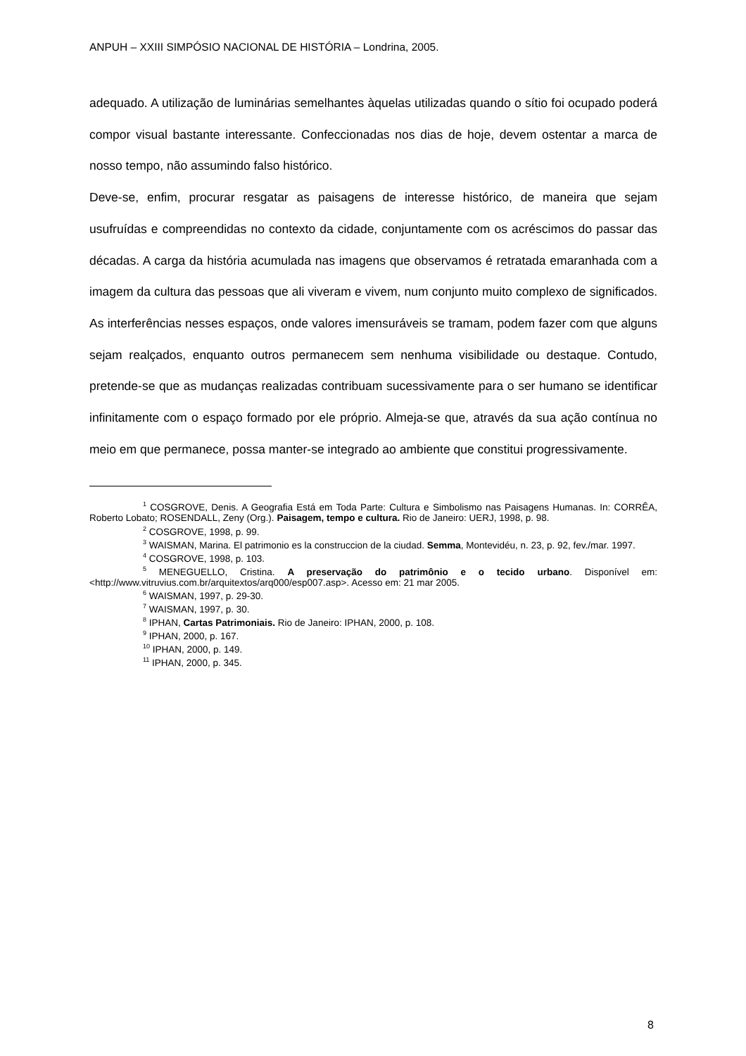ANPUH – XXIII SIMPÓSIO NACIONAL DE HISTÓRIA – Londrina, 2005.
adequado. A utilização de luminárias semelhantes àquelas utilizadas quando o sítio foi ocupado poderá compor visual bastante interessante. Confeccionadas nos dias de hoje, devem ostentar a marca de nosso tempo, não assumindo falso histórico.
Deve-se, enfim, procurar resgatar as paisagens de interesse histórico, de maneira que sejam usufruídas e compreendidas no contexto da cidade, conjuntamente com os acréscimos do passar das décadas. A carga da história acumulada nas imagens que observamos é retratada emaranhada com a imagem da cultura das pessoas que ali viveram e vivem, num conjunto muito complexo de significados. As interferências nesses espaços, onde valores imensuráveis se tramam, podem fazer com que alguns sejam realçados, enquanto outros permanecem sem nenhuma visibilidade ou destaque. Contudo, pretende-se que as mudanças realizadas contribuam sucessivamente para o ser humano se identificar infinitamente com o espaço formado por ele próprio. Almeja-se que, através da sua ação contínua no meio em que permanece, possa manter-se integrado ao ambiente que constitui progressivamente.
<sup>1</sup> COSGROVE, Denis. A Geografia Está em Toda Parte: Cultura e Simbolismo nas Paisagens Humanas. In: CORRÊA, Roberto Lobato; ROSENDALL, Zeny (Org.). Paisagem, tempo e cultura. Rio de Janeiro: UERJ, 1998, p. 98.
<sup>2</sup> COSGROVE, 1998, p. 99.
<sup>3</sup> WAISMAN, Marina. El patrimonio es la construccion de la ciudad. Semma, Montevidéu, n. 23, p. 92, fev./mar. 1997.
<sup>4</sup> COSGROVE, 1998, p. 103.
<sup>5</sup> MENEGUELLO, Cristina. A preservação do patrimônio e o tecido urbano. Disponível em: <http://www.vitruvius.com.br/arquitextos/arq000/esp007.asp>. Acesso em: 21 mar 2005.
<sup>6</sup> WAISMAN, 1997, p. 29-30.
<sup>7</sup> WAISMAN, 1997, p. 30.
<sup>8</sup> IPHAN, Cartas Patrimoniais. Rio de Janeiro: IPHAN, 2000, p. 108.
<sup>9</sup> IPHAN, 2000, p. 167.
<sup>10</sup> IPHAN, 2000, p. 149.
<sup>11</sup> IPHAN, 2000, p. 345.
8